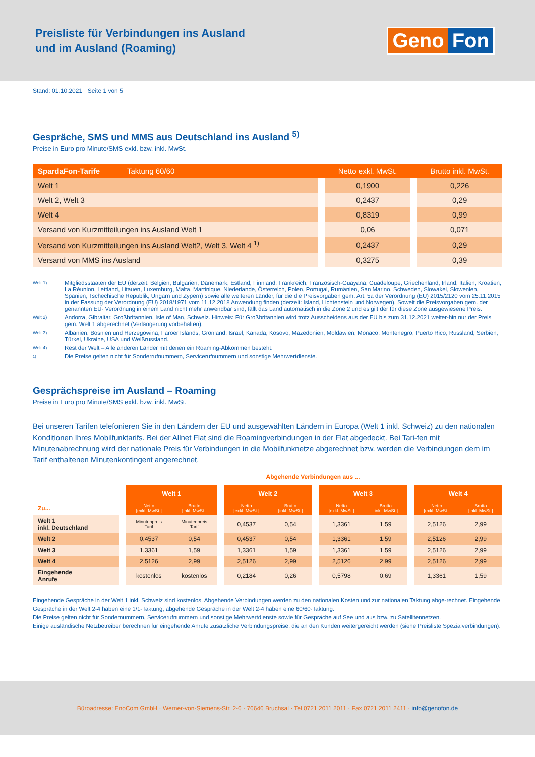Preisliste für Verbindungen ins Ausland
und im Ausland (Roaming)
Geno Fon
Stand: 01.10.2021 · Seite 1 von 5
Gespräche, SMS und MMS aus Deutschland ins Ausland <sup>5)</sup>
Preise in Euro pro Minute/SMS exkl. bzw. inkl. MwSt.
| SpardaFon-Tarife Taktung 60/60 | | Netto exkl. MwSt. | | Brutto inkl. MwSt. |
| --- | --- | --- | --- | --- |
| Welt 1 | | 0,1900 | | 0,226 |
| Welt 2, Welt 3 | | 0,2437 | | 0,29 |
| Welt 4 | | 0,8319 | | 0,99 |
| Versand von Kurzmitteilungen ins Ausland Welt 1 | | 0,06 | | 0,071 |
| Versand von Kurzmitteilungen ins Ausland Welt2, Welt 3, Welt 4 <sup>1)</sup> | | 0,2437 | | 0,29 |
| Versand von MMS ins Ausland | | 0,3275 | | 0,39 |
Welt 1)
Mitgliedsstaaten der EU (derzeit: Belgien, Bulgarien, Dänemark, Estland, Finnland, Frankreich, Französisch-Guayana, Guadeloupe, Griechenland, Irland, Italien, Kroatien, La Réunion, Lettland, Litauen, Luxemburg, Malta, Martinique, Niederlande, Österreich, Polen, Portugal, Rumänien, San Marino, Schweden, Slowakei, Slowenien, Spanien, Tschechische Republik, Ungarn und Zypern) sowie alle weiteren Länder, für die die Preisvorgaben gem. Art. 5a der Verordnung (EU) 2015/2120 vom 25.11.2015 in der Fassung der Verordnung (EU) 2018/1971 vom 11.12.2018 Anwendung finden (derzeit: Island, Lichtenstein und Norwegen). Soweit die Preisvorgaben gem. der genannten EU- Verordnung in einem Land nicht mehr anwendbar sind, fällt das Land automatisch in die Zone 2 und es gilt der für diese Zone ausgewiesene Preis.
Welt 2)
Andorra, Gibraltar, Großbritannien, Isle of Man, Schweiz. Hinweis: Für Großbritannien wird trotz Ausscheidens aus der EU bis zum 31.12.2021 weiter-hin nur der Preis gem. Welt 1 abgerechnet (Verlängerung vorbehalten).
Welt 3)
Albanien, Bosnien und Herzegowina, Faroer Islands, Grönland, Israel, Kanada, Kosovo, Mazedonien, Moldawien, Monaco, Montenegro, Puerto Rico, Russland, Serbien, Türkei, Ukraine, USA und Weißrussland.
Welt 4)
Rest der Welt – Alle anderen Länder mit denen ein Roaming-Abkommen besteht.
<sup>1)</sup>
Die Preise gelten nicht für Sonderrufnummern, Servicerufnummern und sonstige Mehrwertdienste.
Gesprächspreise im Ausland – Roaming
Preise in Euro pro Minute/SMS exkl. bzw. inkl. MwSt.
Bei unseren Tarifen telefonieren Sie in den Ländern der EU und ausgewählten Ländern in Europa (Welt 1 inkl. Schweiz) zu den nationalen Konditionen Ihres Mobilfunktarifs. Bei der Allnet Flat sind die Roamingverbindungen in der Flat abgedeckt. Bei Tari-fen mit Minutenabrechnung wird der nationale Preis für Verbindungen in die Mobilfunknetze abgerechnet bzw. werden die Verbindungen dem im Tarif enthaltenen Minutenkontingent angerechnet.
Abgehende Verbindungen aus ...
| | | Welt 1 | | | Welt 2 | | | Welt 3 | | | Welt 4 | |
| --- | --- | --- | --- | --- | --- | --- | --- | --- | --- | --- | --- | --- |
| Zu... | | Netto [exkl. MwSt.] | Brutto [inkl. MwSt.] | | Netto [exkl. MwSt.] | Brutto [inkl. MwSt.] | | Netto [exkl. MwSt.] | Brutto [inkl. MwSt.] | | Netto [exkl. MwSt.] | Brutto [inkl. MwSt.] |
| Welt 1 inkl. Deutschland | | Minutenpreis Tarif | Minutenpreis Tarif | | 0,4537 | 0,54 | | 1,3361 | 1,59 | | 2,5126 | 2,99 |
| Welt 2 | | 0,4537 | 0,54 | | 0,4537 | 0,54 | | 1,3361 | 1,59 | | 2,5126 | 2,99 |
| Welt 3 | | 1,3361 | 1,59 | | 1,3361 | 1,59 | | 1,3361 | 1,59 | | 2,5126 | 2,99 |
| Welt 4 | | 2,5126 | 2,99 | | 2,5126 | 2,99 | | 2,5126 | 2,99 | | 2,5126 | 2,99 |
| Eingehende Anrufe | | kostenlos | kostenlos | | 0,2184 | 0,26 | | 0,5798 | 0,69 | | 1,3361 | 1,59 |
Eingehende Gespräche in der Welt 1 inkl. Schweiz sind kostenlos. Abgehende Verbindungen werden zu den nationalen Kosten und zur nationalen Taktung abge-rechnet. Eingehende Gespräche in der Welt 2-4 haben eine 1/1-Taktung, abgehende Gespräche in der Welt 2-4 haben eine 60/60-Taktung.
Die Preise gelten nicht für Sondernummern, Servicerufnummern und sonstige Mehrwertdienste sowie für Gespräche auf See und aus bzw. zu Satellitennetzen.
Einige ausländische Netzbetreiber berechnen für eingehende Anrufe zusätzliche Verbindungspreise, die an den Kunden weitergereicht werden (siehe Preisliste Spezialverbindungen).
Büroadresse: EnoCom GmbH · Werner-von-Siemens-Str. 2-6 · 76646 Bruchsal · Tel 0721 2011 2011 · Fax 0721 2011 2411 · info@genofon.de